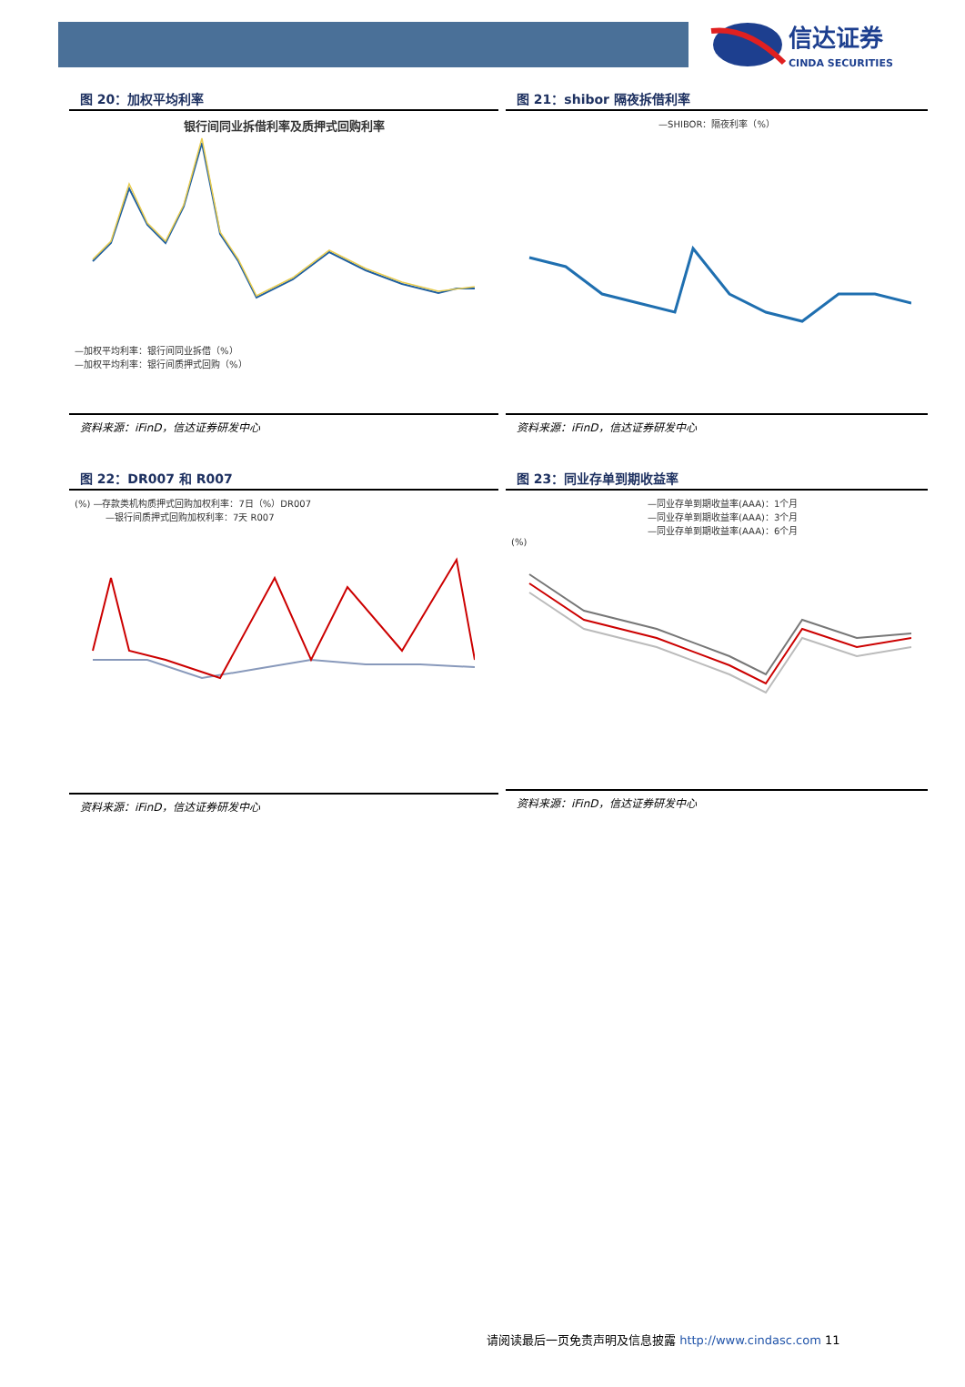信达证券
CINDA SECURITIES
图 20：加权平均利率
银行间同业拆借利率及质押式回购利率
—加权平均利率：银行间同业拆借（%）
—加权平均利率：银行间质押式回购（%）
资料来源：iFinD，信达证券研发中心
图 21：shibor 隔夜拆借利率
—SHIBOR：隔夜利率（%）
资料来源：iFinD，信达证券研发中心
图 22：DR007 和 R007
(%) —存款类机构质押式回购加权利率：7日（%）DR007
—银行间质押式回购加权利率：7天 R007
资料来源：iFinD，信达证券研发中心
图 23：同业存单到期收益率
—同业存单到期收益率(AAA)：1个月
—同业存单到期收益率(AAA)：3个月
—同业存单到期收益率(AAA)：6个月
(%)
资料来源：iFinD，信达证券研发中心
请阅读最后一页免责声明及信息披露 http://www.cindasc.com 11